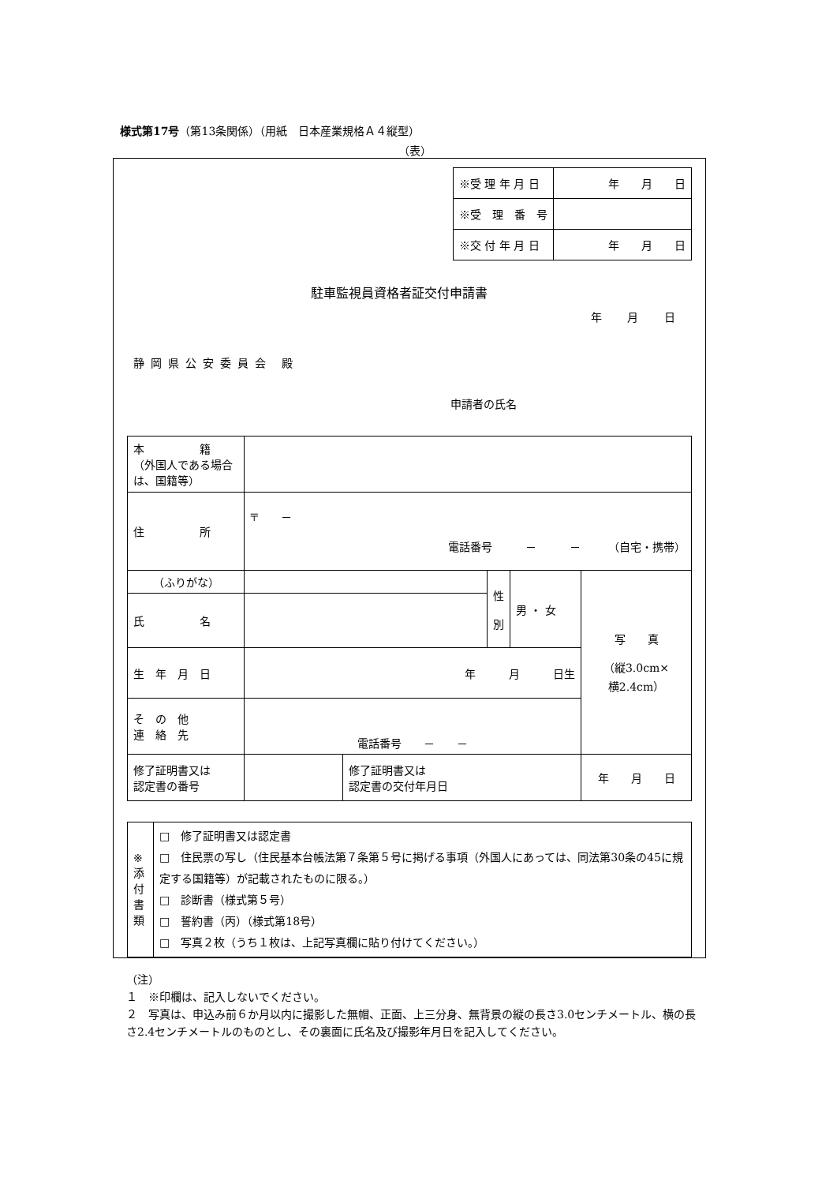様式第17号（第13条関係）（用紙　日本産業規格Ａ４縦型）
（表）
| ※受 理 年 月 日 | 年 月 日 |
| ※受 理 番 号 | |
| ※交 付 年 月 日 | 年 月 日 |
駐車監視員資格者証交付申請書
年 月 日
静岡県公安委員会 殿
申請者の氏名
| 本 籍 （外国人である場合は、国籍等） | | | | | |
| 住 所 | 〒 － 電話番号 － － （自宅・携帯） | | | | |
| （ふりがな） | | | 性 別 | 男 ・ 女 | 写 真 （縦3.0cm× 横2.4cm） |
| 氏 名 | | | | | |
| 生 年 月 日 | 年 月 日生 | | | | |
| そ の 他 連 絡 先 | 電話番号 － － | | | | |
| 修了証明書又は 認定書の番号 | | 修了証明書又は 認定書の交付年月日 | | | 年 月 日 |
| ※ 添 付 書 類 | □ 修了証明書又は認定書 □ 住民票の写し（住民基本台帳法第７条第５号に掲げる事項（外国人にあっては、同法第30条の45に規定する国籍等）が記載されたものに限る。） □ 診断書（様式第５号） □ 誓約書（丙）（様式第18号） □ 写真２枚（うち１枚は、上記写真欄に貼り付けてください。） |
（注）
１　※印欄は、記入しないでください。
２　写真は、申込み前６か月以内に撮影した無帽、正面、上三分身、無背景の縦の長さ3.0センチメートル、横の長さ2.4センチメートルのものとし、その裏面に氏名及び撮影年月日を記入してください。